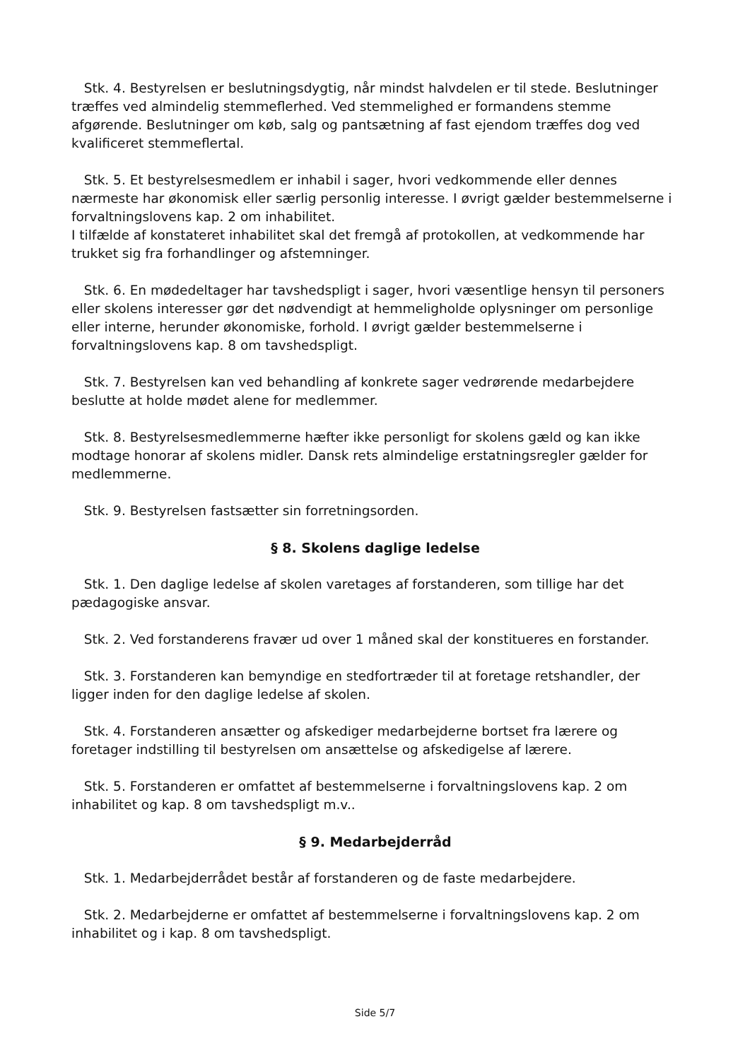Stk. 4. Bestyrelsen er beslutningsdygtig, når mindst halvdelen er til stede. Beslutninger træffes ved almindelig stemmeflerhed. Ved stemmelighed er formandens stemme afgørende. Beslutninger om køb, salg og pantsætning af fast ejendom træffes dog ved kvalificeret stemmeflertal.
Stk. 5. Et bestyrelsesmedlem er inhabil i sager, hvori vedkommende eller dennes nærmeste har økonomisk eller særlig personlig interesse. I øvrigt gælder bestemmelserne i forvaltningslovens kap. 2 om inhabilitet.
I tilfælde af konstateret inhabilitet skal det fremgå af protokollen, at vedkommende har trukket sig fra forhandlinger og afstemninger.
Stk. 6. En mødedeltager har tavshedspligt i sager, hvori væsentlige hensyn til personers eller skolens interesser gør det nødvendigt at hemmeligholde oplysninger om personlige eller interne, herunder økonomiske, forhold. I øvrigt gælder bestemmelserne i forvaltningslovens kap. 8 om tavshedspligt.
Stk. 7. Bestyrelsen kan ved behandling af konkrete sager vedrørende medarbejdere beslutte at holde mødet alene for medlemmer.
Stk. 8. Bestyrelsesmedlemmerne hæfter ikke personligt for skolens gæld og kan ikke modtage honorar af skolens midler. Dansk rets almindelige erstatningsregler gælder for medlemmerne.
Stk. 9. Bestyrelsen fastsætter sin forretningsorden.
§ 8. Skolens daglige ledelse
Stk. 1. Den daglige ledelse af skolen varetages af forstanderen, som tillige har det pædagogiske ansvar.
Stk. 2. Ved forstanderens fravær ud over 1 måned skal der konstitueres en forstander.
Stk. 3. Forstanderen kan bemyndige en stedfortræder til at foretage retshandler, der ligger inden for den daglige ledelse af skolen.
Stk. 4. Forstanderen ansætter og afskediger medarbejderne bortset fra lærere og foretager indstilling til bestyrelsen om ansættelse og afskedigelse af lærere.
Stk. 5. Forstanderen er omfattet af bestemmelserne i forvaltningslovens kap. 2 om inhabilitet og kap. 8 om tavshedspligt m.v..
§ 9. Medarbejderråd
Stk. 1. Medarbejderrådet består af forstanderen og de faste medarbejdere.
Stk. 2. Medarbejderne er omfattet af bestemmelserne i forvaltningslovens kap. 2 om inhabilitet og i kap. 8 om tavshedspligt.
Side 5/7